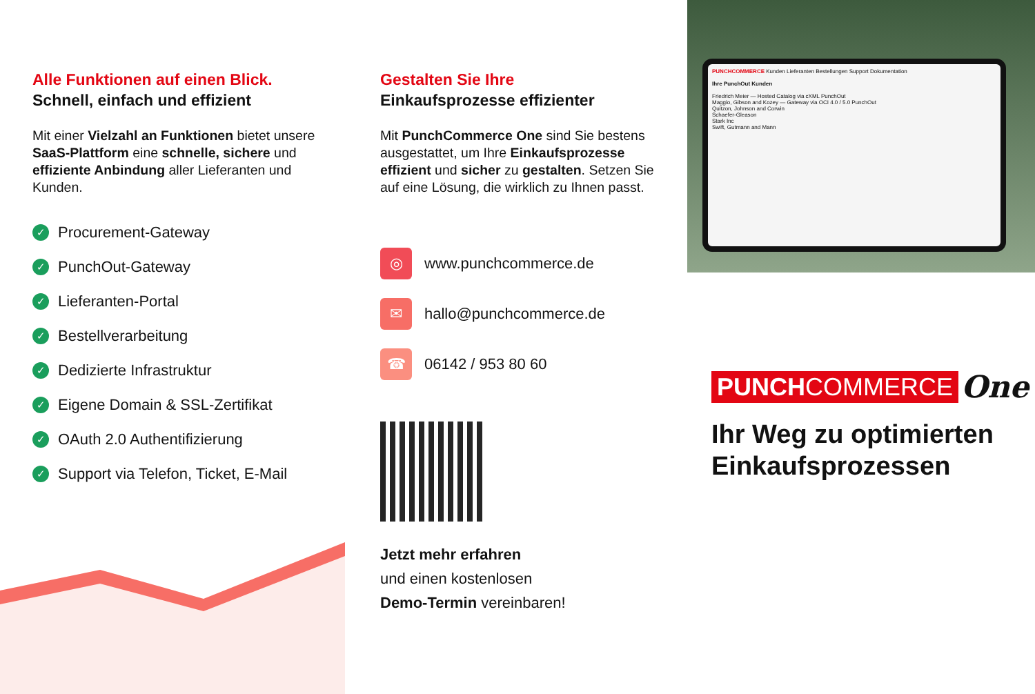Alle Funktionen auf einen Blick.
Schnell, einfach und effizient
Mit einer Vielzahl an Funktionen bietet unsere SaaS-Plattform eine schnelle, sichere und effiziente Anbindung aller Lieferanten und Kunden.
✓ Procurement-Gateway
✓ PunchOut-Gateway
✓ Lieferanten-Portal
✓ Bestellverarbeitung
✓ Dedizierte Infrastruktur
✓ Eigene Domain & SSL-Zertifikat
✓ OAuth 2.0 Authentifizierung
✓ Support via Telefon, Ticket, E-Mail
Gestalten Sie Ihre
Einkaufsprozesse effizienter
Mit PunchCommerce One sind Sie bestens ausgestattet, um Ihre Einkaufsprozesse effizient und sicher zu gestalten. Setzen Sie auf eine Lösung, die wirklich zu Ihnen passt.
◎ www.punchcommerce.de
✉ hallo@punchcommerce.de
☎ 06142 / 953 80 60
Jetzt mehr erfahren
und einen kostenlosen
Demo-Termin vereinbaren!
PUNCHCOMMERCE Kunden Lieferanten Bestellungen Support Dokumentation
Ihre PunchOut Kunden
Friedrich Meier — Hosted Catalog via cXML PunchOut
Maggio, Gibson and Kozey — Gateway via OCI 4.0 / 5.0 PunchOut
Quitzon, Johnson and Corwin
Schaefer-Gleason
Stark Inc
Swift, Gutmann and Mann
PUNCHCOMMERCE One
Ihr Weg zu optimierten Einkaufsprozessen